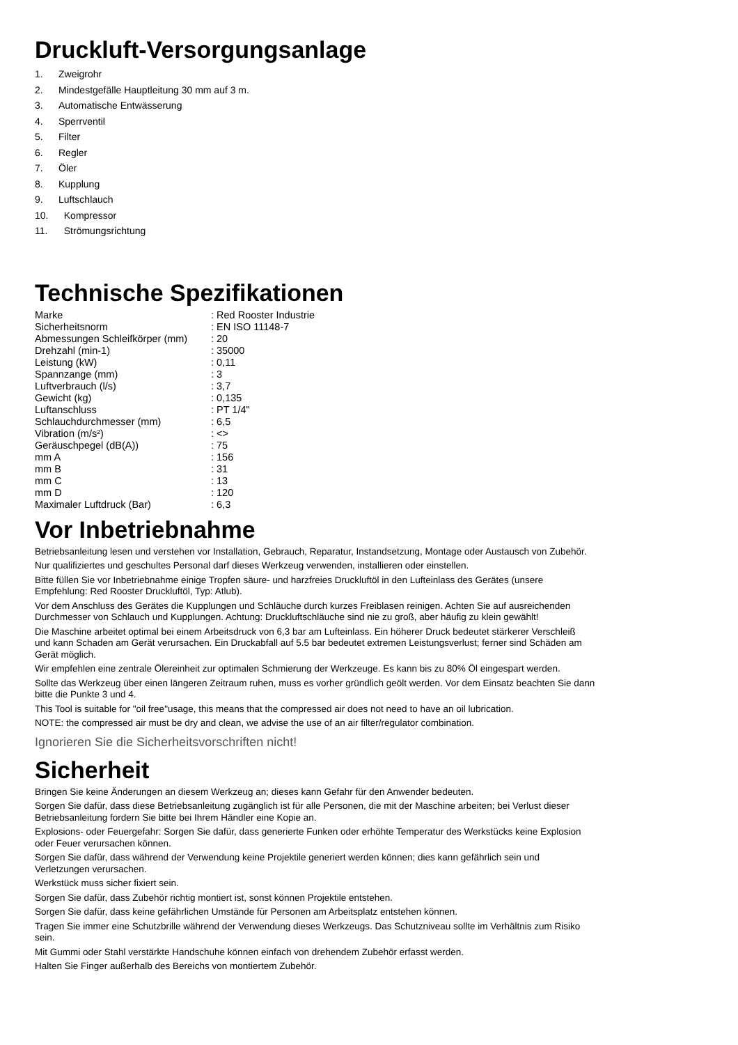Druckluft-Versorgungsanlage
1. Zweigrohr
2. Mindestgefälle Hauptleitung 30 mm auf 3 m.
3. Automatische Entwässerung
4. Sperrventil
5. Filter
6. Regler
7. Öler
8. Kupplung
9. Luftschlauch
10. Kompressor
11. Strömungsrichtung
Technische Spezifikationen
| Marke | : Red Rooster Industrie |
| Sicherheitsnorm | : EN ISO 11148-7 |
| Abmessungen Schleifkörper (mm) | : 20 |
| Drehzahl (min-1) | : 35000 |
| Leistung (kW) | : 0,11 |
| Spannzange (mm) | : 3 |
| Luftverbrauch (l/s) | : 3,7 |
| Gewicht (kg) | : 0,135 |
| Luftanschluss | : PT 1/4" |
| Schlauchdurchmesser (mm) | : 6,5 |
| Vibration (m/s²) | : <> |
| Geräuschpegel (dB(A)) | : 75 |
| mm A | : 156 |
| mm B | : 31 |
| mm C | : 13 |
| mm D | : 120 |
| Maximaler Luftdruck (Bar) | : 6,3 |
Vor Inbetriebnahme
Betriebsanleitung lesen und verstehen vor Installation, Gebrauch, Reparatur, Instandsetzung, Montage oder Austausch von Zubehör.
Nur qualifiziertes und geschultes Personal darf dieses Werkzeug verwenden, installieren oder einstellen.
Bitte füllen Sie vor Inbetriebnahme einige Tropfen säure- und harzfreies Druckluftöl in den Lufteinlass des Gerätes (unsere
Empfehlung: Red Rooster Druckluftöl, Typ: Atlub).
Vor dem Anschluss des Gerätes die Kupplungen und Schläuche durch kurzes Freiblasen reinigen. Achten Sie auf ausreichenden
Durchmesser von Schlauch und Kupplungen. Achtung: Druckluftschläuche sind nie zu groß, aber häufig zu klein gewählt!
Die Maschine arbeitet optimal bei einem Arbeitsdruck von 6,3 bar am Lufteinlass. Ein höherer Druck bedeutet stärkerer Verschleiß
und kann Schaden am Gerät verursachen. Ein Druckabfall auf 5.5 bar bedeutet extremen Leistungsverlust; ferner sind Schäden am
Gerät möglich.
Wir empfehlen eine zentrale Ölereinheit zur optimalen Schmierung der Werkzeuge. Es kann bis zu 80% Öl eingespart werden.
Sollte das Werkzeug über einen längeren Zeitraum ruhen, muss es vorher gründlich geölt werden. Vor dem Einsatz beachten Sie dann
bitte die Punkte 3 und 4.
This Tool is suitable for "oil free"usage, this means that the compressed air does not need to have an oil lubrication.
NOTE: the compressed air must be dry and clean, we advise the use of an air filter/regulator combination.
Ignorieren Sie die Sicherheitsvorschriften nicht!
Sicherheit
Bringen Sie keine Änderungen an diesem Werkzeug an; dieses kann Gefahr für den Anwender bedeuten.
Sorgen Sie dafür, dass diese Betriebsanleitung zugänglich ist für alle Personen, die mit der Maschine arbeiten; bei Verlust dieser
Betriebsanleitung fordern Sie bitte bei Ihrem Händler eine Kopie an.
Explosions- oder Feuergefahr: Sorgen Sie dafür, dass generierte Funken oder erhöhte Temperatur des Werkstücks keine Explosion
oder Feuer verursachen können.
Sorgen Sie dafür, dass während der Verwendung keine Projektile generiert werden können; dies kann gefährlich sein und
Verletzungen verursachen.
Werkstück muss sicher fixiert sein.
Sorgen Sie dafür, dass Zubehör richtig montiert ist, sonst können Projektile entstehen.
Sorgen Sie dafür, dass keine gefährlichen Umstände für Personen am Arbeitsplatz entstehen können.
Tragen Sie immer eine Schutzbrille während der Verwendung dieses Werkzeugs. Das Schutzniveau sollte im Verhältnis zum Risiko
sein.
Mit Gummi oder Stahl verstärkte Handschuhe können einfach von drehendem Zubehör erfasst werden.
Halten Sie Finger außerhalb des Bereichs von montiertem Zubehör.